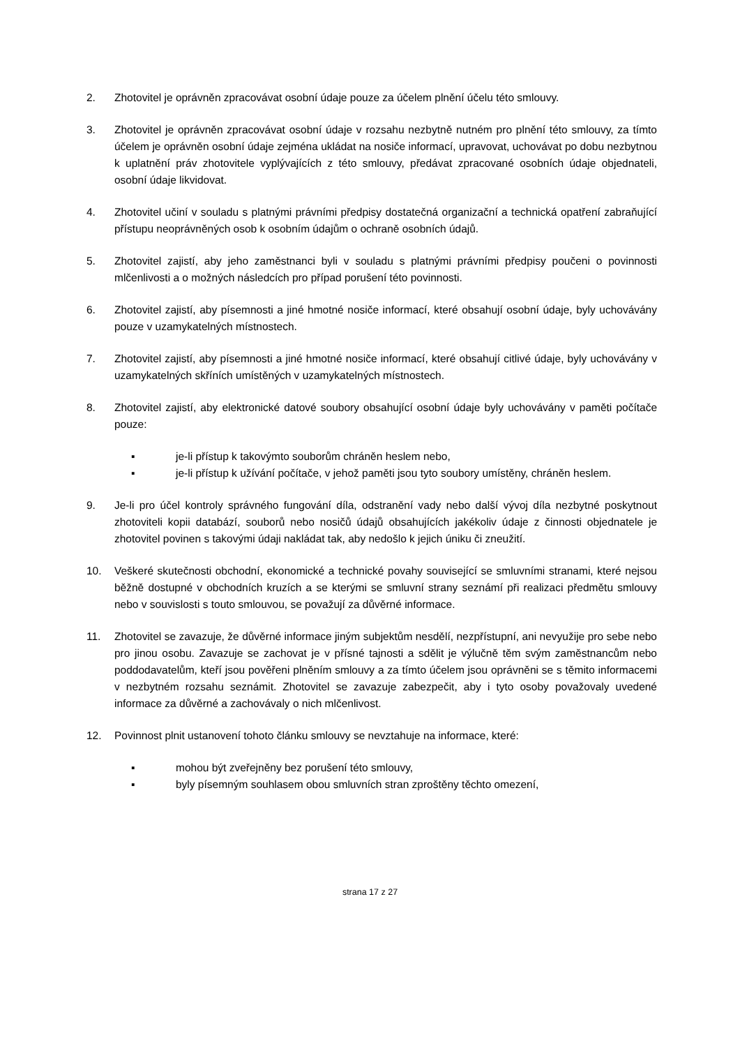2. Zhotovitel je oprávněn zpracovávat osobní údaje pouze za účelem plnění účelu této smlouvy.
3. Zhotovitel je oprávněn zpracovávat osobní údaje v rozsahu nezbytně nutném pro plnění této smlouvy, za tímto účelem je oprávněn osobní údaje zejména ukládat na nosiče informací, upravovat, uchovávat po dobu nezbytnou k uplatnění práv zhotovitele vyplývajících z této smlouvy, předávat zpracované osobních údaje objednateli, osobní údaje likvidovat.
4. Zhotovitel učiní v souladu s platnými právními předpisy dostatečná organizační a technická opatření zabraňující přístupu neoprávněných osob k osobním údajům o ochraně osobních údajů.
5. Zhotovitel zajistí, aby jeho zaměstnanci byli v souladu s platnými právními předpisy poučeni o povinnosti mlčenlivosti a o možných následcích pro případ porušení této povinnosti.
6. Zhotovitel zajistí, aby písemnosti a jiné hmotné nosiče informací, které obsahují osobní údaje, byly uchovávány pouze v uzamykatelných místnostech.
7. Zhotovitel zajistí, aby písemnosti a jiné hmotné nosiče informací, které obsahují citlivé údaje, byly uchovávány v uzamykatelných skříních umístěných v uzamykatelných místnostech.
8. Zhotovitel zajistí, aby elektronické datové soubory obsahující osobní údaje byly uchovávány v paměti počítače pouze:
▪ je-li přístup k takovýmto souborům chráněn heslem nebo,
▪ je-li přístup k užívání počítače, v jehož paměti jsou tyto soubory umístěny, chráněn heslem.
9. Je-li pro účel kontroly správného fungování díla, odstranění vady nebo další vývoj díla nezbytné poskytnout zhotoviteli kopii databází, souborů nebo nosičů údajů obsahujících jakékoliv údaje z činnosti objednatele je zhotovitel povinen s takovými údaji nakládat tak, aby nedošlo k jejich úniku či zneužití.
10. Veškeré skutečnosti obchodní, ekonomické a technické povahy související se smluvními stranami, které nejsou běžně dostupné v obchodních kruzích a se kterými se smluvní strany seznámí při realizaci předmětu smlouvy nebo v souvislosti s touto smlouvou, se považují za důvěrné informace.
11. Zhotovitel se zavazuje, že důvěrné informace jiným subjektům nesdělí, nezpřístupní, ani nevyužije pro sebe nebo pro jinou osobu. Zavazuje se zachovat je v přísné tajnosti a sdělit je výlučně těm svým zaměstnancům nebo poddodavatelům, kteří jsou pověřeni plněním smlouvy a za tímto účelem jsou oprávněni se s těmito informacemi v nezbytném rozsahu seznámit. Zhotovitel se zavazuje zabezpečit, aby i tyto osoby považovaly uvedené informace za důvěrné a zachovávaly o nich mlčenlivost.
12. Povinnost plnit ustanovení tohoto článku smlouvy se nevztahuje na informace, které:
▪ mohou být zveřejněny bez porušení této smlouvy,
▪ byly písemným souhlasem obou smluvních stran zproštěny těchto omezení,
strana 17 z 27